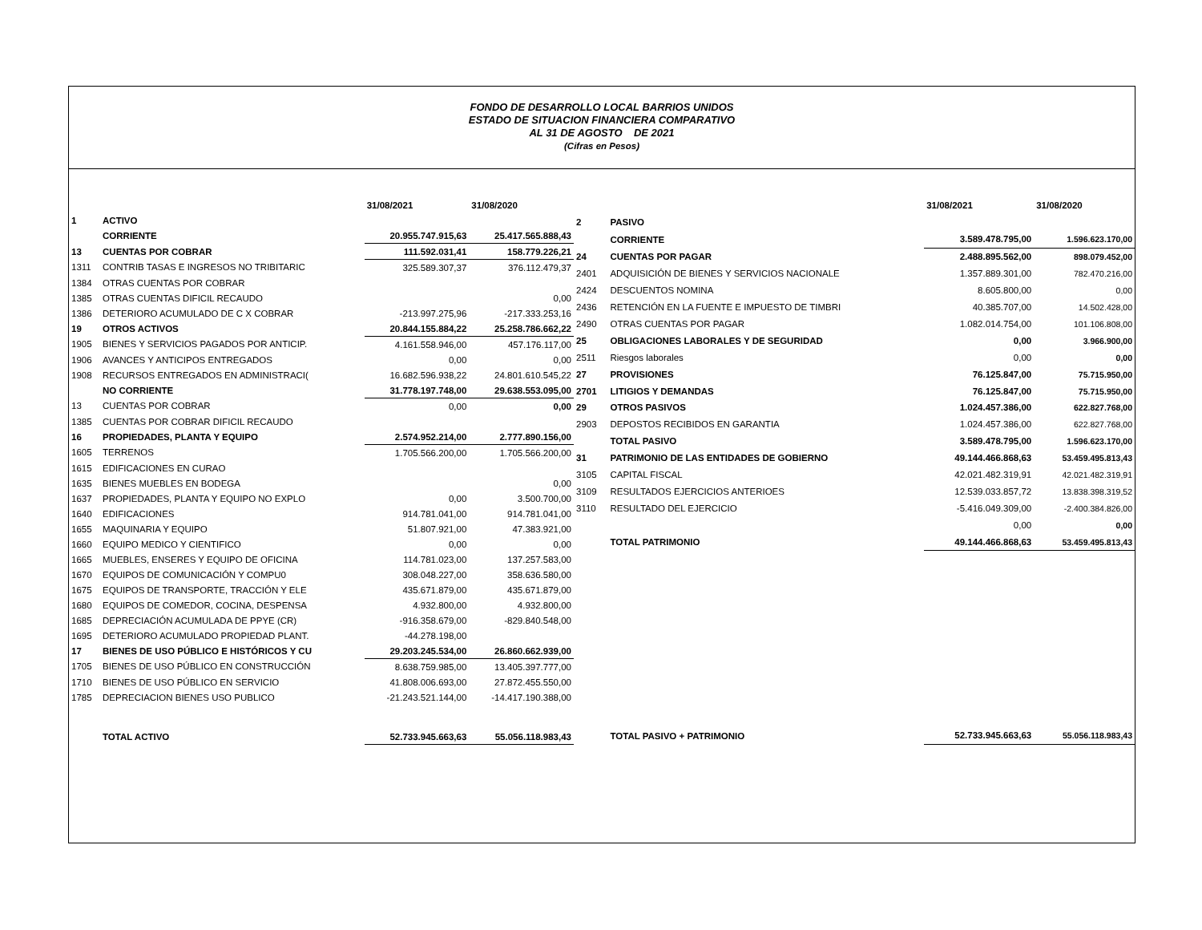FONDO DE DESARROLLO LOCAL BARRIOS UNIDOS
ESTADO DE SITUACION FINANCIERA COMPARATIVO
AL 31 DE AGOSTO DE 2021
(Cifras en Pesos)
| | | 31/08/2021 | 31/08/2020 |
| --- | --- | --- | --- |
| 1 | ACTIVO | | |
| | CORRIENTE | 20.955.747.915,63 | 25.417.565.888,43 |
| 13 | CUENTAS POR COBRAR | 111.592.031,41 | 158.779.226,21 |
| 1311 | CONTRIB TASAS E INGRESOS NO TRIBITARIC | 325.589.307,37 | 376.112.479,37 |
| 1384 | OTRAS CUENTAS POR COBRAR | | |
| 1385 | OTRAS CUENTAS DIFICIL RECAUDO | | 0,00 |
| 1386 | DETERIORO ACUMULADO DE C X COBRAR | -213.997.275,96 | -217.333.253,16 |
| 19 | OTROS ACTIVOS | 20.844.155.884,22 | 25.258.786.662,22 |
| 1905 | BIENES Y SERVICIOS PAGADOS POR ANTICIP. | 4.161.558.946,00 | 457.176.117,00 |
| 1906 | AVANCES Y ANTICIPOS ENTREGADOS | 0,00 | 0,00 |
| 1908 | RECURSOS ENTREGADOS EN ADMINISTRACI( | 16.682.596.938,22 | 24.801.610.545,22 |
| | NO CORRIENTE | 31.778.197.748,00 | 29.638.553.095,00 |
| 13 | CUENTAS POR COBRAR | 0,00 | 0,00 |
| 1385 | CUENTAS POR COBRAR DIFICIL RECAUDO | | |
| 16 | PROPIEDADES, PLANTA Y EQUIPO | 2.574.952.214,00 | 2.777.890.156,00 |
| 1605 | TERRENOS | 1.705.566.200,00 | 1.705.566.200,00 |
| 1615 | EDIFICACIONES EN CURAO | | |
| 1635 | BIENES MUEBLES EN BODEGA | | 0,00 |
| 1637 | PROPIEDADES, PLANTA Y EQUIPO NO EXPLO | 0,00 | 3.500.700,00 |
| 1640 | EDIFICACIONES | 914.781.041,00 | 914.781.041,00 |
| 1655 | MAQUINARIA Y EQUIPO | 51.807.921,00 | 47.383.921,00 |
| 1660 | EQUIPO MEDICO Y CIENTIFICO | 0,00 | 0,00 |
| 1665 | MUEBLES, ENSERES Y EQUIPO DE OFICINA | 114.781.023,00 | 137.257.583,00 |
| 1670 | EQUIPOS DE COMUNICACIÓN Y COMPU0 | 308.048.227,00 | 358.636.580,00 |
| 1675 | EQUIPOS DE TRANSPORTE, TRACCIÓN Y ELE | 435.671.879,00 | 435.671.879,00 |
| 1680 | EQUIPOS DE COMEDOR, COCINA, DESPENSA | 4.932.800,00 | 4.932.800,00 |
| 1685 | DEPRECIACIÓN ACUMULADA DE PPYE (CR) | -916.358.679,00 | -829.840.548,00 |
| 1695 | DETERIORO ACUMULADO PROPIEDAD PLANT. | -44.278.198,00 | |
| 17 | BIENES DE USO PÚBLICO E HISTÓRICOS Y CU | 29.203.245.534,00 | 26.860.662.939,00 |
| 1705 | BIENES DE USO PÚBLICO EN CONSTRUCCIÓN | 8.638.759.985,00 | 13.405.397.777,00 |
| 1710 | BIENES DE USO PÚBLICO EN SERVICIO | 41.808.006.693,00 | 27.872.455.550,00 |
| 1785 | DEPRECIACION BIENES USO PUBLICO | -21.243.521.144,00 | -14.417.190.388,00 |
| | TOTAL ACTIVO | 52.733.945.663,63 | 55.056.118.983,43 |
| | | 31/08/2021 | 31/08/2020 |
| --- | --- | --- | --- |
| 2 | PASIVO | | |
| | CORRIENTE | 3.589.478.795,00 | 1.596.623.170,00 |
| 24 | CUENTAS POR PAGAR | 2.488.895.562,00 | 898.079.452,00 |
| 2401 | ADQUISICIÓN DE BIENES Y SERVICIOS NACIONALE | 1.357.889.301,00 | 782.470.216,00 |
| 2424 | DESCUENTOS NOMINA | 8.605.800,00 | 0,00 |
| 2436 | RETENCIÓN EN LA FUENTE E IMPUESTO DE TIMBRI | 40.385.707,00 | 14.502.428,00 |
| 2490 | OTRAS CUENTAS POR PAGAR | 1.082.014.754,00 | 101.106.808,00 |
| 25 | OBLIGACIONES LABORALES Y DE SEGURIDAD | 0,00 | 3.966.900,00 |
| 2511 | Riesgos laborales | 0,00 | 0,00 |
| 27 | PROVISIONES | 76.125.847,00 | 75.715.950,00 |
| 2701 | LITIGIOS Y DEMANDAS | 76.125.847,00 | 75.715.950,00 |
| 29 | OTROS PASIVOS | 1.024.457.386,00 | 622.827.768,00 |
| 2903 | DEPOSTOS RECIBIDOS EN GARANTIA | 1.024.457.386,00 | 622.827.768,00 |
| | TOTAL PASIVO | 3.589.478.795,00 | 1.596.623.170,00 |
| 31 | PATRIMONIO DE LAS ENTIDADES DE GOBIERNO | 49.144.466.868,63 | 53.459.495.813,43 |
| 3105 | CAPITAL FISCAL | 42.021.482.319,91 | 42.021.482.319,91 |
| 3109 | RESULTADOS EJERCICIOS ANTERIOES | 12.539.033.857,72 | 13.838.398.319,52 |
| 3110 | RESULTADO DEL EJERCICIO | -5.416.049.309,00 | -2.400.384.826,00 |
| | | 0,00 | 0,00 |
| | TOTAL PATRIMONIO | 49.144.466.868,63 | 53.459.495.813,43 |
| | TOTAL PASIVO + PATRIMONIO | 52.733.945.663,63 | 55.056.118.983,43 |